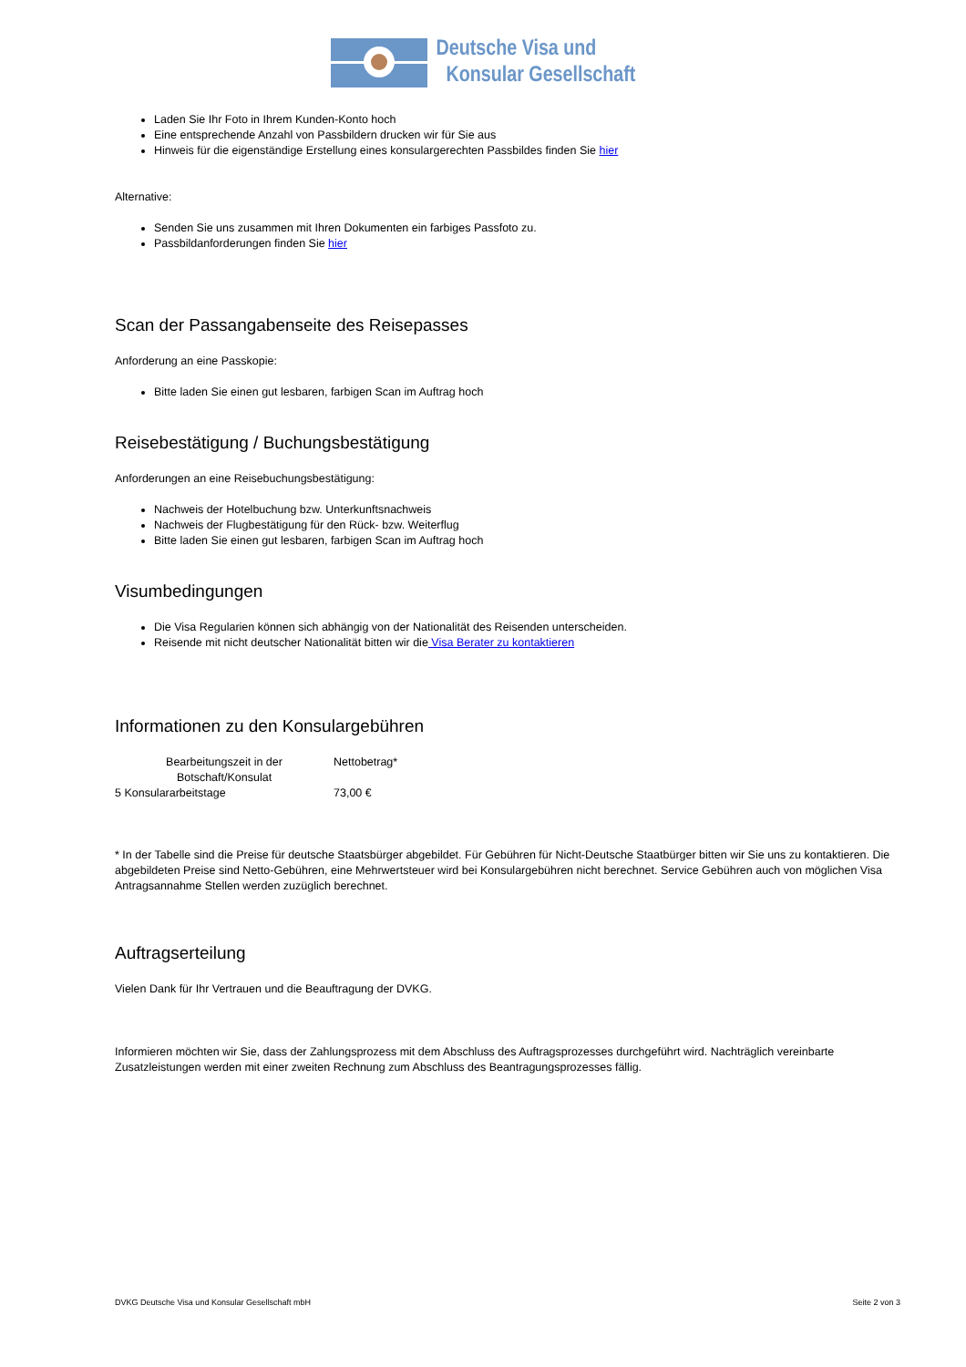Deutsche Visa und
Konsular Gesellschaft
Laden Sie Ihr Foto in Ihrem Kunden-Konto hoch
Eine entsprechende Anzahl von Passbildern drucken wir für Sie aus
Hinweis für die eigenständige Erstellung eines konsulargerechten Passbildes finden Sie hier
Alternative:
Senden Sie uns zusammen mit Ihren Dokumenten ein farbiges Passfoto zu.
Passbildanforderungen finden Sie hier
Scan der Passangabenseite des Reisepasses
Anforderung an eine Passkopie:
Bitte laden Sie einen gut lesbaren, farbigen Scan im Auftrag hoch
Reisebestätigung / Buchungsbestätigung
Anforderungen an eine Reisebuchungsbestätigung:
Nachweis der Hotelbuchung bzw. Unterkunftsnachweis
Nachweis der Flugbestätigung für den Rück- bzw. Weiterflug
Bitte laden Sie einen gut lesbaren, farbigen Scan im Auftrag hoch
Visumbedingungen
Die Visa Regularien können sich abhängig von der Nationalität des Reisenden unterscheiden.
Reisende mit nicht deutscher Nationalität bitten wir die Visa Berater zu kontaktieren
Informationen zu den Konsulargebühren
| Bearbeitungszeit in der Botschaft/Konsulat | Nettobetrag* |
| --- | --- |
| 5 Konsulararbeitstage | 73,00 € |
* In der Tabelle sind die Preise für deutsche Staatsbürger abgebildet. Für Gebühren für Nicht-Deutsche Staatbürger bitten wir Sie uns zu kontaktieren. Die abgebildeten Preise sind Netto-Gebühren, eine Mehrwertsteuer wird bei Konsulargebühren nicht berechnet. Service Gebühren auch von möglichen Visa Antragsannahme Stellen werden zuzüglich berechnet.
Auftragserteilung
Vielen Dank für Ihr Vertrauen und die Beauftragung der DVKG.
Informieren möchten wir Sie, dass der Zahlungsprozess mit dem Abschluss des Auftragsprozesses durchgeführt wird. Nachträglich vereinbarte Zusatzleistungen werden mit einer zweiten Rechnung zum Abschluss des Beantragungsprozesses fällig.
DVKG Deutsche Visa und Konsular Gesellschaft mbH Seite 2 von 3